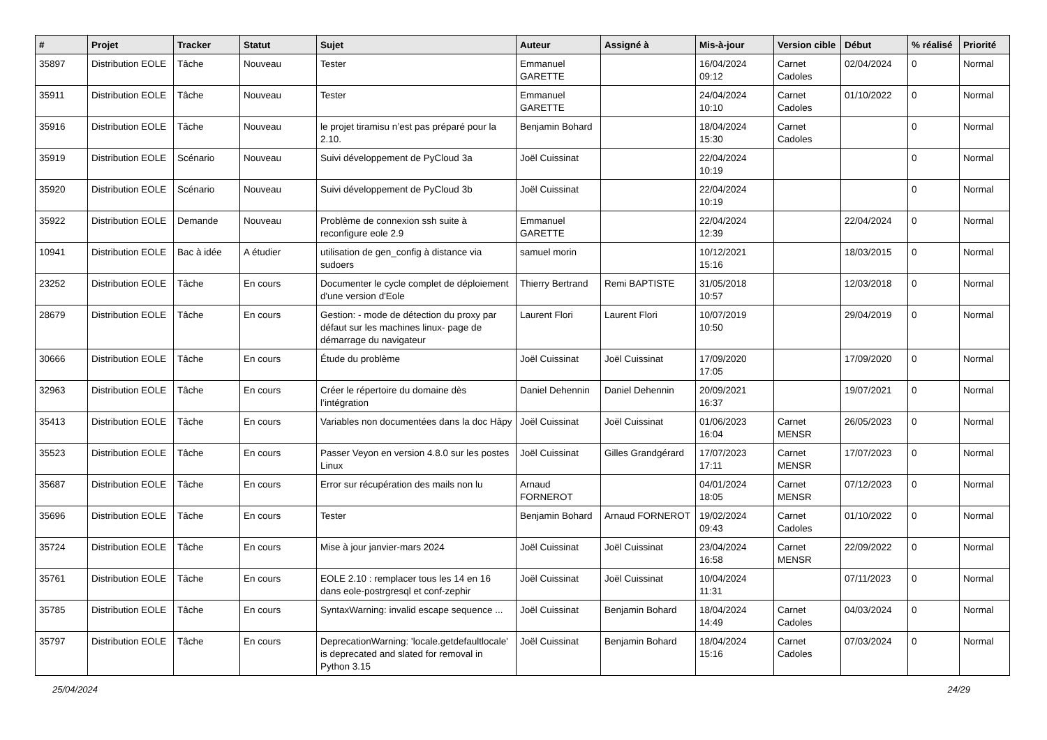| # | Projet | Tracker | Statut | Sujet | Auteur | Assigné à | Mis-à-jour | Version cible | Début | % réalisé | Priorité |
| --- | --- | --- | --- | --- | --- | --- | --- | --- | --- | --- | --- |
| 35897 | Distribution EOLE | Tâche | Nouveau | Tester | Emmanuel GARETTE | | 16/04/2024 09:12 | Carnet Cadoles | 02/04/2024 | 0 | Normal |
| 35911 | Distribution EOLE | Tâche | Nouveau | Tester | Emmanuel GARETTE | | 24/04/2024 10:10 | Carnet Cadoles | 01/10/2022 | 0 | Normal |
| 35916 | Distribution EOLE | Tâche | Nouveau | le projet tiramisu n’est pas préparé pour la 2.10. | Benjamin Bohard | | 18/04/2024 15:30 | Carnet Cadoles | | 0 | Normal |
| 35919 | Distribution EOLE | Scénario | Nouveau | Suivi développement de PyCloud 3a | Joël Cuissinat | | 22/04/2024 10:19 | | | 0 | Normal |
| 35920 | Distribution EOLE | Scénario | Nouveau | Suivi développement de PyCloud 3b | Joël Cuissinat | | 22/04/2024 10:19 | | | 0 | Normal |
| 35922 | Distribution EOLE | Demande | Nouveau | Problème de connexion ssh suite à reconfigure eole 2.9 | Emmanuel GARETTE | | 22/04/2024 12:39 | | 22/04/2024 | 0 | Normal |
| 10941 | Distribution EOLE | Bac à idée | A étudier | utilisation de gen_config à distance via sudoers | samuel morin | | 10/12/2021 15:16 | | 18/03/2015 | 0 | Normal |
| 23252 | Distribution EOLE | Tâche | En cours | Documenter le cycle complet de déploiement d'une version d'Eole | Thierry Bertrand | Remi BAPTISTE | 31/05/2018 10:57 | | 12/03/2018 | 0 | Normal |
| 28679 | Distribution EOLE | Tâche | En cours | Gestion: - mode de détection du proxy par défaut sur les machines linux- page de démarrage du navigateur | Laurent Flori | Laurent Flori | 10/07/2019 10:50 | | 29/04/2019 | 0 | Normal |
| 30666 | Distribution EOLE | Tâche | En cours | Étude du problème | Joël Cuissinat | Joël Cuissinat | 17/09/2020 17:05 | | 17/09/2020 | 0 | Normal |
| 32963 | Distribution EOLE | Tâche | En cours | Créer le répertoire du domaine dès l’intégration | Daniel Dehennin | Daniel Dehennin | 20/09/2021 16:37 | | 19/07/2021 | 0 | Normal |
| 35413 | Distribution EOLE | Tâche | En cours | Variables non documentées dans la doc Hâpy | Joël Cuissinat | Joël Cuissinat | 01/06/2023 16:04 | Carnet MENSR | 26/05/2023 | 0 | Normal |
| 35523 | Distribution EOLE | Tâche | En cours | Passer Veyon en version 4.8.0 sur les postes Linux | Joël Cuissinat | Gilles Grandgérard | 17/07/2023 17:11 | Carnet MENSR | 17/07/2023 | 0 | Normal |
| 35687 | Distribution EOLE | Tâche | En cours | Error sur récupération des mails non lu | Arnaud FORNEROT | | 04/01/2024 18:05 | Carnet MENSR | 07/12/2023 | 0 | Normal |
| 35696 | Distribution EOLE | Tâche | En cours | Tester | Benjamin Bohard | Arnaud FORNEROT | 19/02/2024 09:43 | Carnet Cadoles | 01/10/2022 | 0 | Normal |
| 35724 | Distribution EOLE | Tâche | En cours | Mise à jour janvier-mars 2024 | Joël Cuissinat | Joël Cuissinat | 23/04/2024 16:58 | Carnet MENSR | 22/09/2022 | 0 | Normal |
| 35761 | Distribution EOLE | Tâche | En cours | EOLE 2.10 : remplacer tous les 14 en 16 dans eole-postrgresql et conf-zephir | Joël Cuissinat | Joël Cuissinat | 10/04/2024 11:31 | | 07/11/2023 | 0 | Normal |
| 35785 | Distribution EOLE | Tâche | En cours | SyntaxWarning: invalid escape sequence ... | Joël Cuissinat | Benjamin Bohard | 18/04/2024 14:49 | Carnet Cadoles | 04/03/2024 | 0 | Normal |
| 35797 | Distribution EOLE | Tâche | En cours | DeprecationWarning: 'locale.getdefaultlocale' is deprecated and slated for removal in Python 3.15 | Joël Cuissinat | Benjamin Bohard | 18/04/2024 15:16 | Carnet Cadoles | 07/03/2024 | 0 | Normal |
25/04/2024 24/29